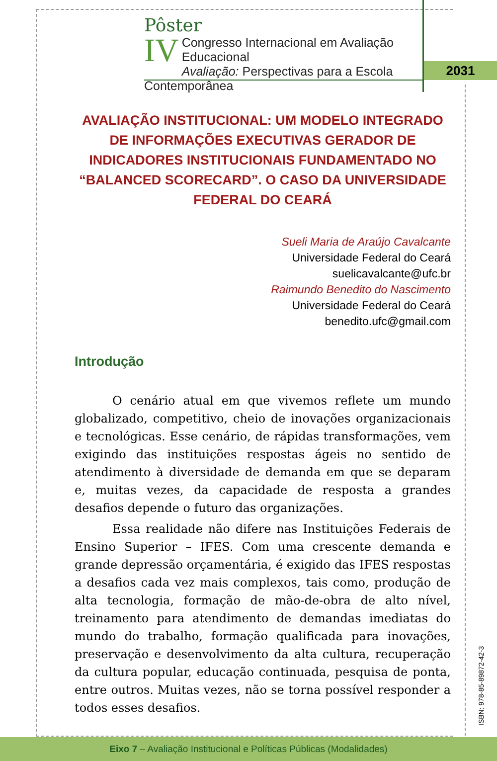Pôster
IV
Congresso Internacional em Avaliação Educacional
Avaliação: Perspectivas para a Escola Contemporânea
2031
AVALIAÇÃO INSTITUCIONAL: UM MODELO INTEGRADO DE INFORMAÇÕES EXECUTIVAS GERADOR DE INDICADORES INSTITUCIONAIS FUNDAMENTADO NO “BALANCED SCORECARD”. O CASO DA UNIVERSIDADE FEDERAL DO CEARÁ
Sueli Maria de Araújo Cavalcante
Universidade Federal do Ceará
suelicavalcante@ufc.br
Raimundo Benedito do Nascimento
Universidade Federal do Ceará
benedito.ufc@gmail.com
Introdução
O cenário atual em que vivemos reflete um mundo globalizado, competitivo, cheio de inovações organizacionais e tecnológicas. Esse cenário, de rápidas transformações, vem exigindo das instituições respostas ágeis no sentido de atendimento à diversidade de demanda em que se deparam e, muitas vezes, da capacidade de resposta a grandes desafios depende o futuro das organizações.
Essa realidade não difere nas Instituições Federais de Ensino Superior – IFES. Com uma crescente demanda e grande depressão orçamentária, é exigido das IFES respostas a desafios cada vez mais complexos, tais como, produção de alta tecnologia, formação de mão-de-obra de alto nível, treinamento para atendimento de demandas imediatas do mundo do trabalho, formação qualificada para inovações, preservação e desenvolvimento da alta cultura, recuperação da cultura popular, educação continuada, pesquisa de ponta, entre outros. Muitas vezes, não se torna possível responder a todos esses desafios.
ISBN: 978-85-89872-42-3
Eixo 7 – Avaliação Institucional e Políticas Públicas (Modalidades)